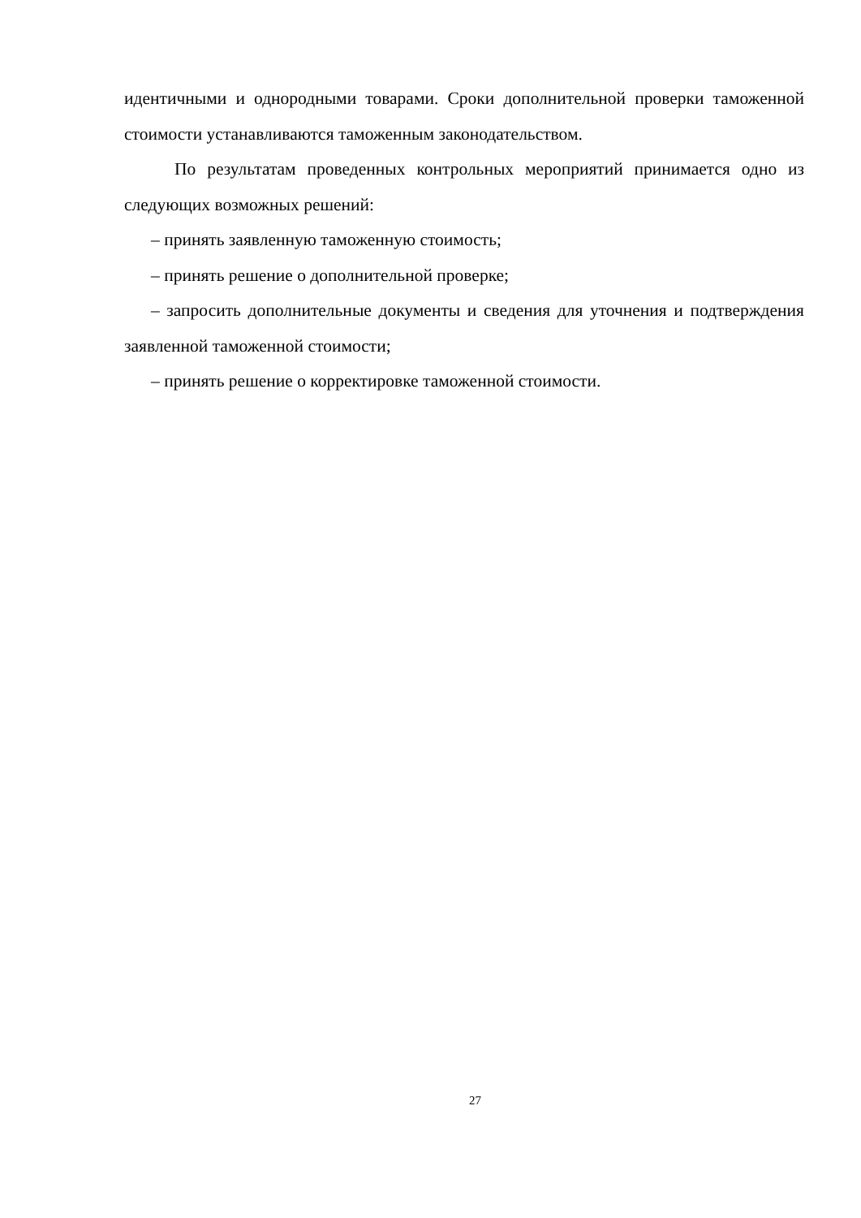идентичными и однородными товарами. Сроки дополнительной проверки таможенной стоимости устанавливаются таможенным законодательством.
По результатам проведенных контрольных мероприятий принимается одно из следующих возможных решений:
– принять заявленную таможенную стоимость;
– принять решение о дополнительной проверке;
– запросить дополнительные документы и сведения для уточнения и подтверждения заявленной таможенной стоимости;
– принять решение о корректировке таможенной стоимости.
27